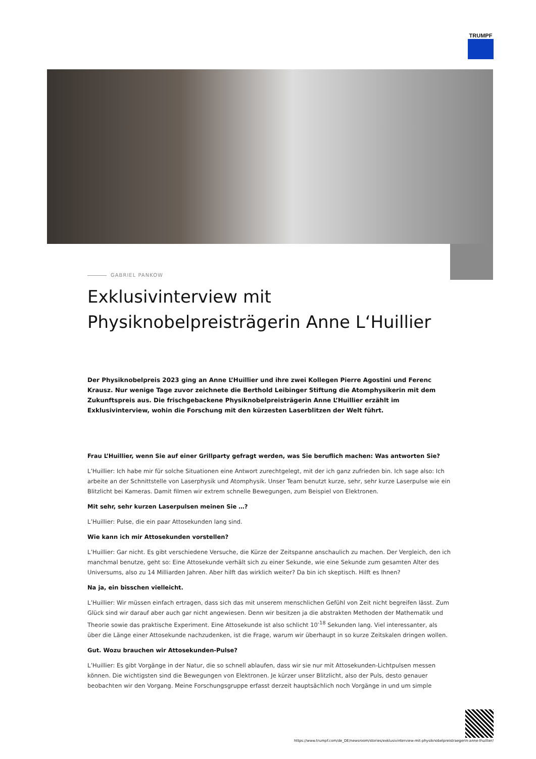TRUMPF
GABRIEL PANKOW
Exklusivinterview mit Physiknobelpreisträgerin Anne L‘Huillier
Der Physiknobelpreis 2023 ging an Anne L’Huillier und ihre zwei Kollegen Pierre Agostini und Ferenc Krausz. Nur wenige Tage zuvor zeichnete die Berthold Leibinger Stiftung die Atomphysikerin mit dem Zukunftspreis aus. Die frischgebackene Physiknobelpreisträgerin Anne L’Huillier erzählt im Exklusivinterview, wohin die Forschung mit den kürzesten Laserblitzen der Welt führt.
Frau L’Huillier, wenn Sie auf einer Grillparty gefragt werden, was Sie beruflich machen: Was antworten Sie?
L’Huillier: Ich habe mir für solche Situationen eine Antwort zurechtgelegt, mit der ich ganz zufrieden bin. Ich sage also: Ich arbeite an der Schnittstelle von Laserphysik und Atomphysik. Unser Team benutzt kurze, sehr, sehr kurze Laserpulse wie ein Blitzlicht bei Kameras. Damit filmen wir extrem schnelle Bewegungen, zum Beispiel von Elektronen.
Mit sehr, sehr kurzen Laserpulsen meinen Sie …?
L’Huillier: Pulse, die ein paar Attosekunden lang sind.
Wie kann ich mir Attosekunden vorstellen?
L’Huillier: Gar nicht. Es gibt verschiedene Versuche, die Kürze der Zeitspanne anschaulich zu machen. Der Vergleich, den ich manchmal benutze, geht so: Eine Attosekunde verhält sich zu einer Sekunde, wie eine Sekunde zum gesamten Alter des Universums, also zu 14 Milliarden Jahren. Aber hilft das wirklich weiter? Da bin ich skeptisch. Hilft es Ihnen?
Na ja, ein bisschen vielleicht.
L’Huillier: Wir müssen einfach ertragen, dass sich das mit unserem menschlichen Gefühl von Zeit nicht begreifen lässt. Zum Glück sind wir darauf aber auch gar nicht angewiesen. Denn wir besitzen ja die abstrakten Methoden der Mathematik und Theorie sowie das praktische Experiment. Eine Attosekunde ist also schlicht 10<sup>-18</sup> Sekunden lang. Viel interessanter, als über die Länge einer Attosekunde nachzudenken, ist die Frage, warum wir überhaupt in so kurze Zeitskalen dringen wollen.
Gut. Wozu brauchen wir Attosekunden-Pulse?
L’Huillier: Es gibt Vorgänge in der Natur, die so schnell ablaufen, dass wir sie nur mit Attosekunden-Lichtpulsen messen können. Die wichtigsten sind die Bewegungen von Elektronen. Je kürzer unser Blitzlicht, also der Puls, desto genauer beobachten wir den Vorgang. Meine Forschungsgruppe erfasst derzeit hauptsächlich noch Vorgänge in und um simple
https://www.trumpf.com/de_DE/newsroom/stories/exklusivinterview-mit-physiknobelpreistraegerin-anne-lhuillier/